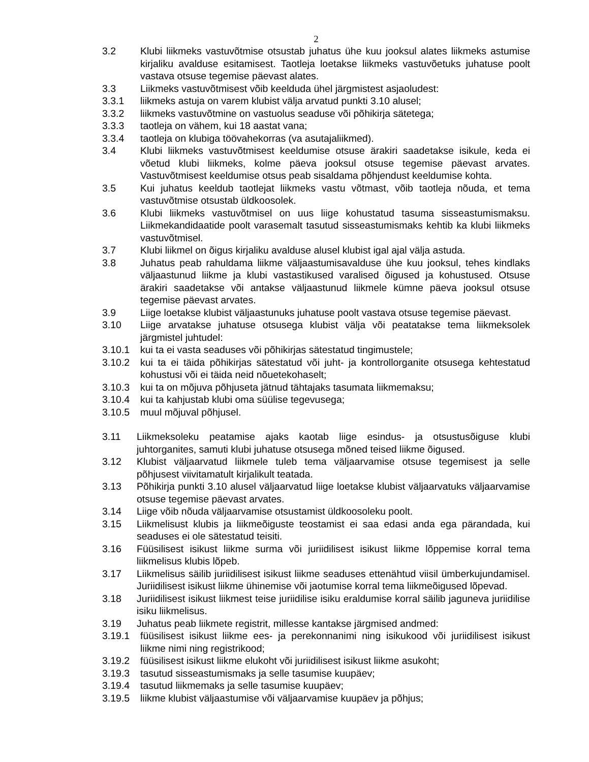2
3.2 Klubi liikmeks vastuvõtmise otsustab juhatus ühe kuu jooksul alates liikmeks astumise kirjaliku avalduse esitamisest. Taotleja loetakse liikmeks vastuvõetuks juhatuse poolt vastava otsuse tegemise päevast alates.
3.3 Liikmeks vastuvõtmisest võib keelduda ühel järgmistest asjaoludest:
3.3.1 liikmeks astuja on varem klubist välja arvatud punkti 3.10 alusel;
3.3.2 liikmeks vastuvõtmine on vastuolus seaduse või põhikirja sätetega;
3.3.3 taotleja on vähem, kui 18 aastat vana;
3.3.4 taotleja on klubiga töövahekorras (va asutajaliikmed).
3.4 Klubi liikmeks vastuvõtmisest keeldumise otsuse ärakiri saadetakse isikule, keda ei võetud klubi liikmeks, kolme päeva jooksul otsuse tegemise päevast arvates. Vastuvõtmisest keeldumise otsus peab sisaldama põhjendust keeldumise kohta.
3.5 Kui juhatus keeldub taotlejat liikmeks vastu võtmast, võib taotleja nõuda, et tema vastuvõtmise otsustab üldkoosolek.
3.6 Klubi liikmeks vastuvõtmisel on uus liige kohustatud tasuma sisseastumismaksu. Liikmekandidaatide poolt varasemalt tasutud sisseastumismaks kehtib ka klubi liikmeks vastuvõtmisel.
3.7 Klubi liikmel on õigus kirjaliku avalduse alusel klubist igal ajal välja astuda.
3.8 Juhatus peab rahuldama liikme väljaastumisavalduse ühe kuu jooksul, tehes kindlaks väljaastunud liikme ja klubi vastastikused varalised õigused ja kohustused. Otsuse ärakiri saadetakse või antakse väljaastunud liikmele kümne päeva jooksul otsuse tegemise päevast arvates.
3.9 Liige loetakse klubist väljaastunuks juhatuse poolt vastava otsuse tegemise päevast.
3.10 Liige arvatakse juhatuse otsusega klubist välja või peatatakse tema liikmeksolek järgmistel juhtudel:
3.10.1 kui ta ei vasta seaduses või põhikirjas sätestatud tingimustele;
3.10.2 kui ta ei täida põhikirjas sätestatud või juht- ja kontrollorganite otsusega kehtestatud kohustusi või ei täida neid nõuetekohaselt;
3.10.3 kui ta on mõjuva põhjuseta jätnud tähtajaks tasumata liikmemaksu;
3.10.4 kui ta kahjustab klubi oma süülise tegevusega;
3.10.5 muul mõjuval põhjusel.
3.11 Liikmeksoleku peatamise ajaks kaotab liige esindus- ja otsustusõiguse klubi juhtorganites, samuti klubi juhatuse otsusega mõned teised liikme õigused.
3.12 Klubist väljaarvatud liikmele tuleb tema väljaarvamise otsuse tegemisest ja selle põhjusest viivitamatult kirjalikult teatada.
3.13 Põhikirja punkti 3.10 alusel väljaarvatud liige loetakse klubist väljaarvatuks väljaarvamise otsuse tegemise päevast arvates.
3.14 Liige võib nõuda väljaarvamise otsustamist üldkoosoleku poolt.
3.15 Liikmelisust klubis ja liikmeõiguste teostamist ei saa edasi anda ega pärandada, kui seaduses ei ole sätestatud teisiti.
3.16 Füüsilisest isikust liikme surma või juriidilisest isikust liikme lõppemise korral tema liikmelisus klubis lõpeb.
3.17 Liikmelisus säilib juriidilisest isikust liikme seaduses ettenähtud viisil ümberkujundamisel. Juriidilisest isikust liikme ühinemise või jaotumise korral tema liikmeõigused lõpevad.
3.18 Juriidilisest isikust liikmest teise juriidilise isiku eraldumise korral säilib jaguneva juriidilise isiku liikmelisus.
3.19 Juhatus peab liikmete registrit, millesse kantakse järgmised andmed:
3.19.1 füüsilisest isikust liikme ees- ja perekonnanimi ning isikukood või juriidilisest isikust liikme nimi ning registrikood;
3.19.2 füüsilisest isikust liikme elukoht või juriidilisest isikust liikme asukoht;
3.19.3 tasutud sisseastumismaks ja selle tasumise kuupäev;
3.19.4 tasutud liikmemaks ja selle tasumise kuupäev;
3.19.5 liikme klubist väljaastumise või väljaarvamise kuupäev ja põhjus;